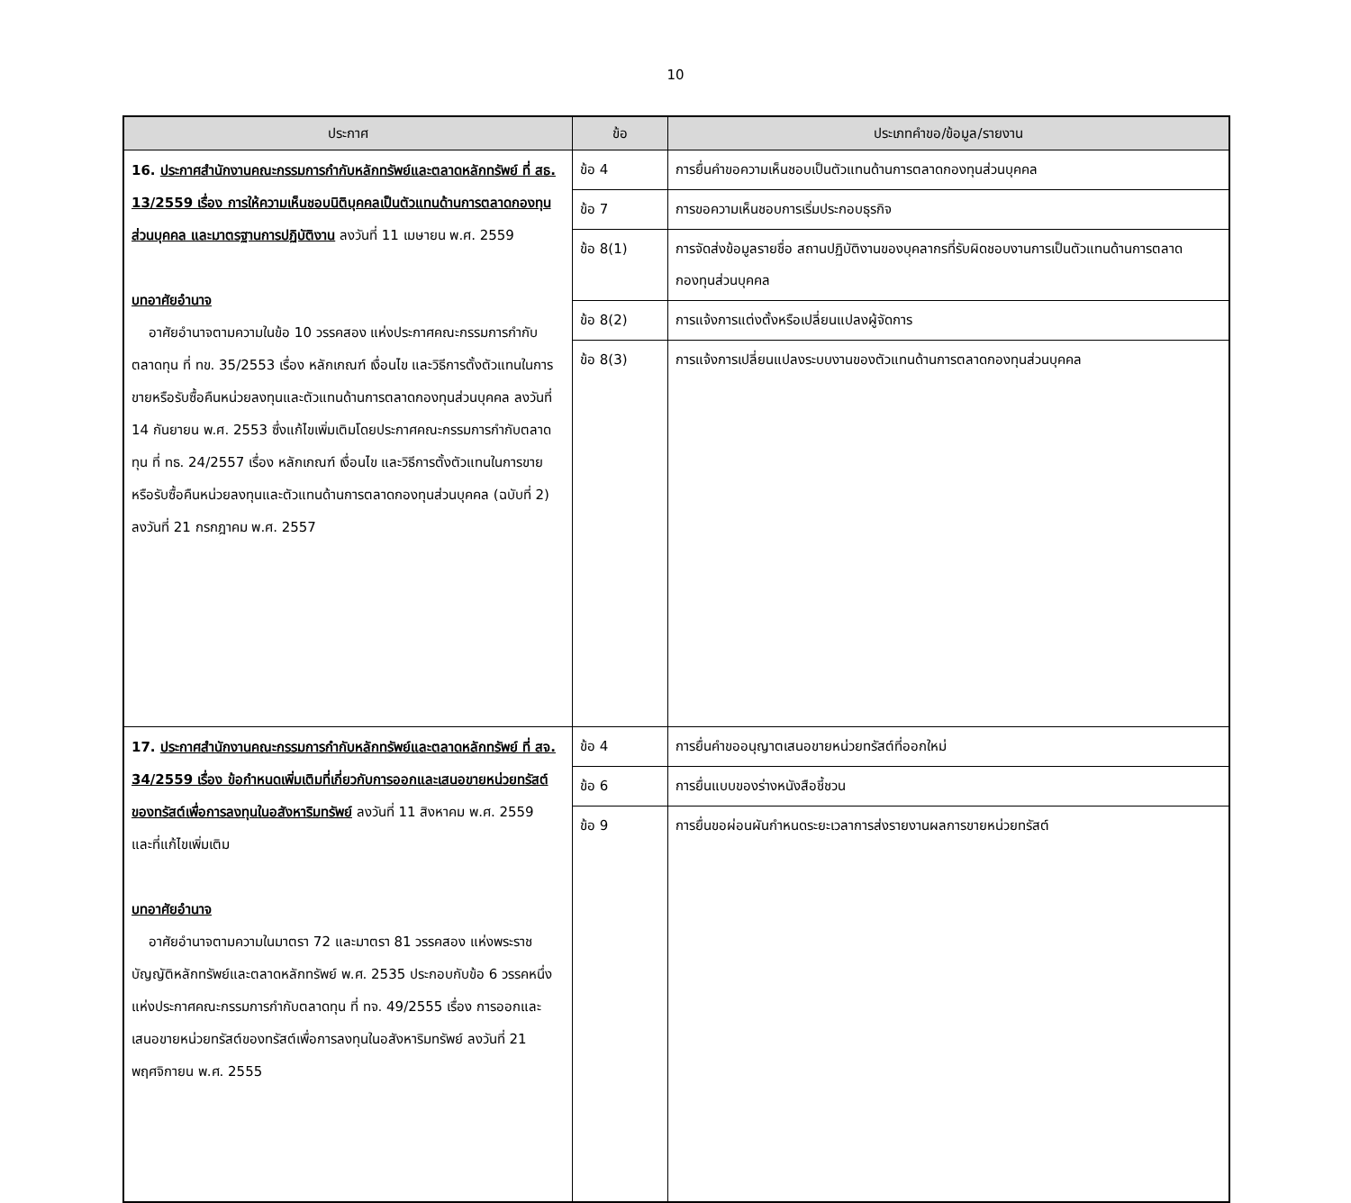10
| ประกาศ | ข้อ | ประเภทคำขอ/ข้อมูล/รายงาน |
| --- | --- | --- |
| 16. ประกาศสำนักงานคณะกรรมการกำกับหลักทรัพย์และตลาดหลักทรัพย์ ที่ สธ. 13/2559 เรื่อง การให้ความเห็นชอบนิติบุคคลเป็นตัวแทนด้านการตลาดกองทุนส่วนบุคคล และมาตรฐานการปฏิบัติงาน ลงวันที่ 11 เมษายน พ.ศ. 2559 บทอาศัยอำนาจ อาศัยอำนาจตามความในข้อ 10 วรรคสอง แห่งประกาศคณะกรรมการกำกับตลาดทุน ที่ ทข. 35/2553 เรื่อง หลักเกณฑ์ เงื่อนไข และวิธีการตั้งตัวแทนในการขายหรือรับซื้อคืนหน่วยลงทุนและตัวแทนด้านการตลาดกองทุนส่วนบุคคล ลงวันที่ 14 กันยายน พ.ศ. 2553 ซึ่งแก้ไขเพิ่มเติมโดยประกาศคณะกรรมการกำกับตลาดทุน ที่ ทธ. 24/2557 เรื่อง หลักเกณฑ์ เงื่อนไข และวิธีการตั้งตัวแทนในการขายหรือรับซื้อคืนหน่วยลงทุนและตัวแทนด้านการตลาดกองทุนส่วนบุคคล (ฉบับที่ 2) ลงวันที่ 21 กรกฎาคม พ.ศ. 2557 | ข้อ 4 | การยื่นคำขอความเห็นชอบเป็นตัวแทนด้านการตลาดกองทุนส่วนบุคคล |
| | ข้อ 7 | การขอความเห็นชอบการเริ่มประกอบธุรกิจ |
| | ข้อ 8(1) | การจัดส่งข้อมูลรายชื่อ สถานปฏิบัติงานของบุคลากรที่รับผิดชอบงานการเป็นตัวแทนด้านการตลาดกองทุนส่วนบุคคล |
| | ข้อ 8(2) | การแจ้งการแต่งตั้งหรือเปลี่ยนแปลงผู้จัดการ |
| | ข้อ 8(3) | การแจ้งการเปลี่ยนแปลงระบบงานของตัวแทนด้านการตลาดกองทุนส่วนบุคคล |
| 17. ประกาศสำนักงานคณะกรรมการกำกับหลักทรัพย์และตลาดหลักทรัพย์ ที่ สจ. 34/2559 เรื่อง ข้อกำหนดเพิ่มเติมที่เกี่ยวกับการออกและเสนอขายหน่วยทรัสต์ของทรัสต์เพื่อการลงทุนในอสังหาริมทรัพย์ ลงวันที่ 11 สิงหาคม พ.ศ. 2559 และที่แก้ไขเพิ่มเติม บทอาศัยอำนาจ อาศัยอำนาจตามความในมาตรา 72 และมาตรา 81 วรรคสอง แห่งพระราชบัญญัติหลักทรัพย์และตลาดหลักทรัพย์ พ.ศ. 2535 ประกอบกับข้อ 6 วรรคหนึ่ง แห่งประกาศคณะกรรมการกำกับตลาดทุน ที่ ทจ. 49/2555 เรื่อง การออกและเสนอขายหน่วยทรัสต์ของทรัสต์เพื่อการลงทุนในอสังหาริมทรัพย์ ลงวันที่ 21 พฤศจิกายน พ.ศ. 2555 | ข้อ 4 | การยื่นคำขออนุญาตเสนอขายหน่วยทรัสต์ที่ออกใหม่ |
| | ข้อ 6 | การยื่นแบบของร่างหนังสือชี้ชวน |
| | ข้อ 9 | การยื่นขอผ่อนผันกำหนดระยะเวลาการส่งรายงานผลการขายหน่วยทรัสต์ |